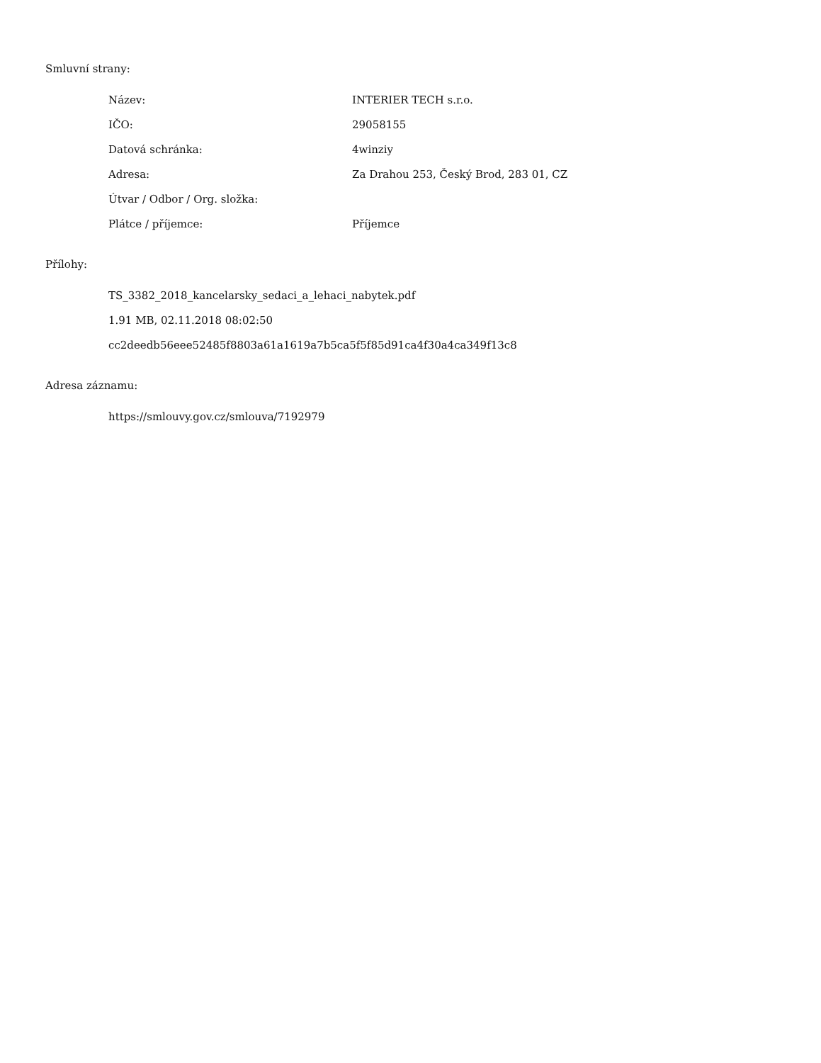Smluvní strany:
| Název: | INTERIER TECH s.r.o. |
| IČO: | 29058155 |
| Datová schránka: | 4winziy |
| Adresa: | Za Drahou 253, Český Brod, 283 01, CZ |
| Útvar / Odbor / Org. složka: | |
| Plátce / příjemce: | Příjemce |
Přílohy:
TS_3382_2018_kancelarsky_sedaci_a_lehaci_nabytek.pdf
1.91 MB, 02.11.2018 08:02:50
cc2deedb56eee52485f8803a61a1619a7b5ca5f5f85d91ca4f30a4ca349f13c8
Adresa záznamu:
https://smlouvy.gov.cz/smlouva/7192979